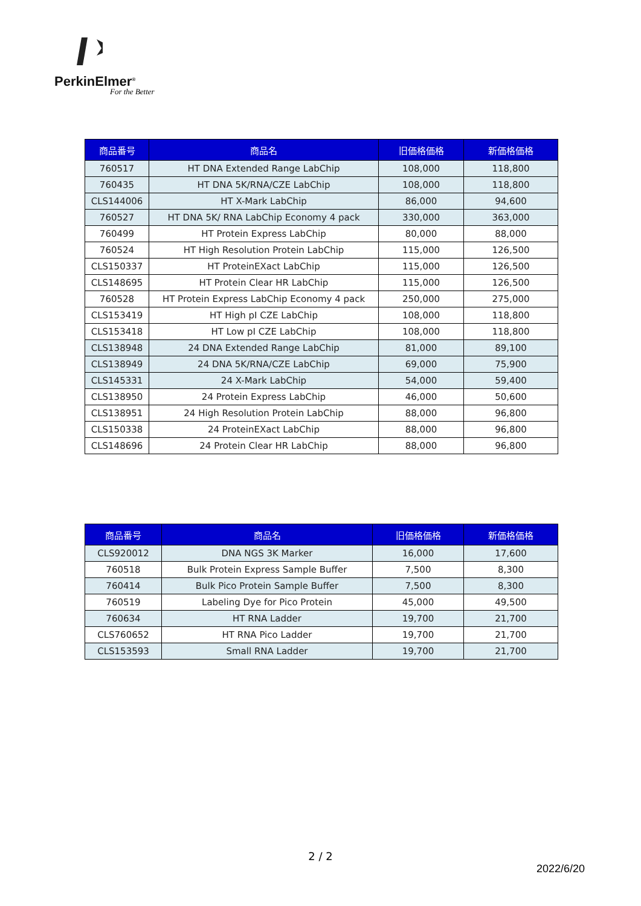PerkinElmer<sup>®</sup>
For the Better
| 商品番号 | 商品名 | 旧価格価格 | 新価格価格 |
| --- | --- | --- | --- |
| 760517 | HT DNA Extended Range LabChip | 108,000 | 118,800 |
| 760435 | HT DNA 5K/RNA/CZE LabChip | 108,000 | 118,800 |
| CLS144006 | HT X-Mark LabChip | 86,000 | 94,600 |
| 760527 | HT DNA 5K/ RNA LabChip Economy 4 pack | 330,000 | 363,000 |
| 760499 | HT Protein Express LabChip | 80,000 | 88,000 |
| 760524 | HT High Resolution Protein LabChip | 115,000 | 126,500 |
| CLS150337 | HT ProteinEXact LabChip | 115,000 | 126,500 |
| CLS148695 | HT Protein Clear HR LabChip | 115,000 | 126,500 |
| 760528 | HT Protein Express LabChip Economy 4 pack | 250,000 | 275,000 |
| CLS153419 | HT High pI CZE LabChip | 108,000 | 118,800 |
| CLS153418 | HT Low pI CZE LabChip | 108,000 | 118,800 |
| CLS138948 | 24 DNA Extended Range LabChip | 81,000 | 89,100 |
| CLS138949 | 24 DNA 5K/RNA/CZE LabChip | 69,000 | 75,900 |
| CLS145331 | 24 X-Mark LabChip | 54,000 | 59,400 |
| CLS138950 | 24 Protein Express LabChip | 46,000 | 50,600 |
| CLS138951 | 24 High Resolution Protein LabChip | 88,000 | 96,800 |
| CLS150338 | 24 ProteinEXact LabChip | 88,000 | 96,800 |
| CLS148696 | 24 Protein Clear HR LabChip | 88,000 | 96,800 |
| 商品番号 | 商品名 | 旧価格価格 | 新価格価格 |
| --- | --- | --- | --- |
| CLS920012 | DNA NGS 3K Marker | 16,000 | 17,600 |
| 760518 | Bulk Protein Express Sample Buffer | 7,500 | 8,300 |
| 760414 | Bulk Pico Protein Sample Buffer | 7,500 | 8,300 |
| 760519 | Labeling Dye for Pico Protein | 45,000 | 49,500 |
| 760634 | HT RNA Ladder | 19,700 | 21,700 |
| CLS760652 | HT RNA Pico Ladder | 19,700 | 21,700 |
| CLS153593 | Small RNA Ladder | 19,700 | 21,700 |
2 / 2
2022/6/20